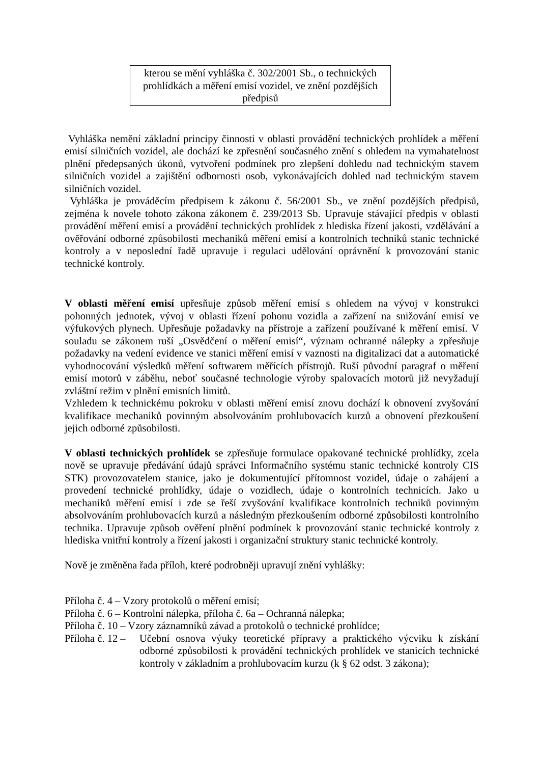kterou se mění vyhláška č. 302/2001 Sb., o technických prohlídkách a měření emisí vozidel, ve znění pozdějších předpisů
Vyhláška nemění základní principy činnosti v oblasti provádění technických prohlídek a měření emisí silničních vozidel, ale dochází ke zpřesnění současného znění s ohledem na vymahatelnost plnění předepsaných úkonů, vytvoření podmínek pro zlepšení dohledu nad technickým stavem silničních vozidel a zajištění odbornosti osob, vykonávajících dohled nad technickým stavem silničních vozidel.
Vyhláška je prováděcím předpisem k zákonu č. 56/2001 Sb., ve znění pozdějších předpisů, zejména k novele tohoto zákona zákonem č. 239/2013 Sb. Upravuje stávající předpis v oblasti provádění měření emisí a provádění technických prohlídek z hlediska řízení jakosti, vzdělávání a ověřování odborné způsobilosti mechaniků měření emisí a kontrolních techniků stanic technické kontroly a v neposlední řadě upravuje i regulaci udělování oprávnění k provozování stanic technické kontroly.
V oblasti měření emisí upřesňuje způsob měření emisí s ohledem na vývoj v konstrukci pohonných jednotek, vývoj v oblasti řízení pohonu vozidla a zařízení na snižování emisí ve výfukových plynech. Upřesňuje požadavky na přístroje a zařízení používané k měření emisí. V souladu se zákonem ruší „Osvědčení o měření emisí“, význam ochranné nálepky a zpřesňuje požadavky na vedení evidence ve stanici měření emisí v vaznosti na digitalizaci dat a automatické vyhodnocování výsledků měření softwarem měřících přístrojů. Ruší původní paragraf o měření emisí motorů v záběhu, neboť současné technologie výroby spalovacích motorů již nevyžadují zvláštní režim v plnění emisních limitů.
Vzhledem k technickému pokroku v oblasti měření emisí znovu dochází k obnovení zvyšování kvalifikace mechaniků povinným absolvováním prohlubovacích kurzů a obnovení přezkoušení jejich odborné způsobilosti.
V oblasti technických prohlídek se zpřesňuje formulace opakované technické prohlídky, zcela nově se upravuje předávání údajů správci Informačního systému stanic technické kontroly CIS STK) provozovatelem stanice, jako je dokumentující přítomnost vozidel, údaje o zahájení a provedení technické prohlídky, údaje o vozidlech, údaje o kontrolních technicích. Jako u mechaniků měření emisí i zde se řeší zvyšování kvalifikace kontrolních techniků povinným absolvováním prohlubovacích kurzů a následným přezkoušením odborné způsobilosti kontrolního technika. Upravuje způsob ověření plnění podmínek k provozování stanic technické kontroly z hlediska vnitřní kontroly a řízení jakosti i organizační struktury stanic technické kontroly.
Nově je změněna řada příloh, které podrobněji upravují znění vyhlášky:
Příloha č. 4 – Vzory protokolů o měření emisí;
Příloha č. 6 – Kontrolní nálepka, příloha č. 6a – Ochranná nálepka;
Příloha č. 10 – Vzory záznamníků závad a protokolů o technické prohlídce;
Příloha č. 12 – Učební osnova výuky teoretické přípravy a praktického výcviku k získání odborné způsobilosti k provádění technických prohlídek ve stanicích technické kontroly v základním a prohlubovacím kurzu (k § 62 odst. 3 zákona);